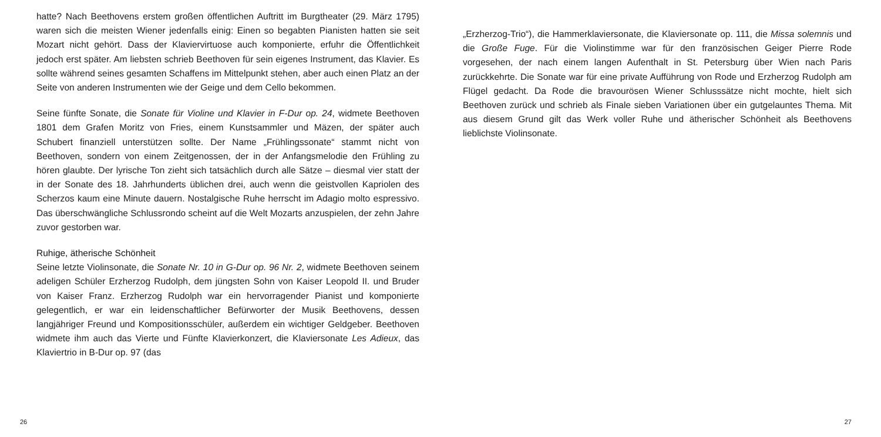hatte? Nach Beethovens erstem großen öffentlichen Auftritt im Burgtheater (29. März 1795) waren sich die meisten Wiener jedenfalls einig: Einen so begabten Pianisten hatten sie seit Mozart nicht gehört. Dass der Klaviervirtuose auch komponierte, erfuhr die Öffentlichkeit jedoch erst später. Am liebsten schrieb Beethoven für sein eigenes Instrument, das Klavier. Es sollte während seines gesamten Schaffens im Mittelpunkt stehen, aber auch einen Platz an der Seite von anderen Instrumenten wie der Geige und dem Cello bekommen.
Seine fünfte Sonate, die Sonate für Violine und Klavier in F-Dur op. 24, widmete Beethoven 1801 dem Grafen Moritz von Fries, einem Kunstsammler und Mäzen, der später auch Schubert finanziell unterstützen sollte. Der Name „Frühlingssonate“ stammt nicht von Beethoven, sondern von einem Zeitgenossen, der in der Anfangsmelodie den Frühling zu hören glaubte. Der lyrische Ton zieht sich tatsächlich durch alle Sätze – diesmal vier statt der in der Sonate des 18. Jahrhunderts üblichen drei, auch wenn die geistvollen Kapriolen des Scherzos kaum eine Minute dauern. Nostalgische Ruhe herrscht im Adagio molto espressivo. Das überschwängliche Schlussrondo scheint auf die Welt Mozarts anzuspielen, der zehn Jahre zuvor gestorben war.
Ruhige, ätherische Schönheit
Seine letzte Violinsonate, die Sonate Nr. 10 in G-Dur op. 96 Nr. 2, widmete Beethoven seinem adeligen Schüler Erzherzog Rudolph, dem jüngsten Sohn von Kaiser Leopold II. und Bruder von Kaiser Franz. Erzherzog Rudolph war ein hervorragender Pianist und komponierte gelegentlich, er war ein leidenschaftlicher Befürworter der Musik Beethovens, dessen langjähriger Freund und Kompositionsschüler, außerdem ein wichtiger Geldgeber. Beethoven widmete ihm auch das Vierte und Fünfte Klavierkonzert, die Klaviersonate Les Adieux, das Klaviertrio in B-Dur op. 97 (das
26
„Erzherzog-Trio“), die Hammerklaviersonate, die Klaviersonate op. 111, die Missa solemnis und die Große Fuge. Für die Violinstimme war für den französischen Geiger Pierre Rode vorgesehen, der nach einem langen Aufenthalt in St. Petersburg über Wien nach Paris zurückkehrte. Die Sonate war für eine private Aufführung von Rode und Erzherzog Rudolph am Flügel gedacht. Da Rode die bravourösen Wiener Schlusssätze nicht mochte, hielt sich Beethoven zurück und schrieb als Finale sieben Variationen über ein gutgelauntes Thema. Mit aus diesem Grund gilt das Werk voller Ruhe und ätherischer Schönheit als Beethovens lieblichste Violinsonate.
27